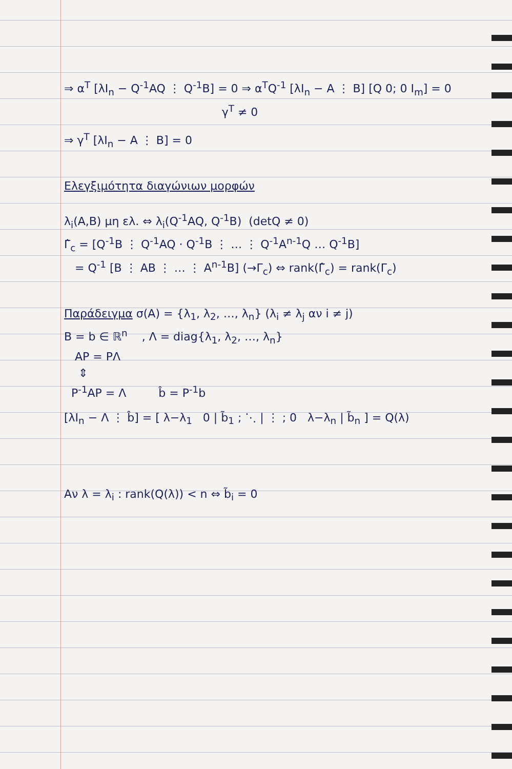⇒ α<sup>T</sup> [λI<sub>n</sub> − Q<sup>-1</sup>AQ ⋮ Q<sup>-1</sup>B] = 0 ⇒ α<sup>T</sup>Q<sup>-1</sup> [λI<sub>n</sub> − A ⋮ B] [Q 0; 0 I<sub>m</sub>] = 0
γ<sup>T</sup> ≠ 0
⇒ γ<sup>T</sup> [λI<sub>n</sub> − A ⋮ B] = 0
Ελεγξιμότητα διαγώνιων μορφών
λ<sub>i</sub>(A,B) μη ελ. ⇔ λ<sub>i</sub>(Q<sup>-1</sup>AQ, Q<sup>-1</sup>B) (detQ ≠ 0)
Γ̂<sub>c</sub> = [Q<sup>-1</sup>B ⋮ Q<sup>-1</sup>AQ · Q<sup>-1</sup>B ⋮ … ⋮ Q<sup>-1</sup>A<sup>n-1</sup>Q … Q<sup>-1</sup>B]
= Q<sup>-1</sup> [B ⋮ AB ⋮ … ⋮ A<sup>n-1</sup>B] (→Γ<sub>c</sub>) ⇔ rank(Γ̂<sub>c</sub>) = rank(Γ<sub>c</sub>)
Παράδειγμα σ(A) = {λ<sub>1</sub>, λ<sub>2</sub>, …, λ<sub>n</sub>} (λ<sub>i</sub> ≠ λ<sub>j</sub> αν i ≠ j)
B = b ∈ ℝ<sup>n</sup> , Λ = diag{λ<sub>1</sub>, λ<sub>2</sub>, …, λ<sub>n</sub>}
AP = PΛ
⇕
P<sup>-1</sup>AP = Λ b̂ = P<sup>-1</sup>b
[λI<sub>n</sub> − Λ ⋮ b̂] = [ λ−λ<sub>1</sub> 0 | b̃<sub>1</sub> ; ⋱ | ⋮ ; 0 λ−λ<sub>n</sub> | b̃<sub>n</sub> ] = Q(λ)
Αν λ = λ<sub>i</sub> : rank(Q(λ)) < n ⇔ b̃<sub>i</sub> = 0